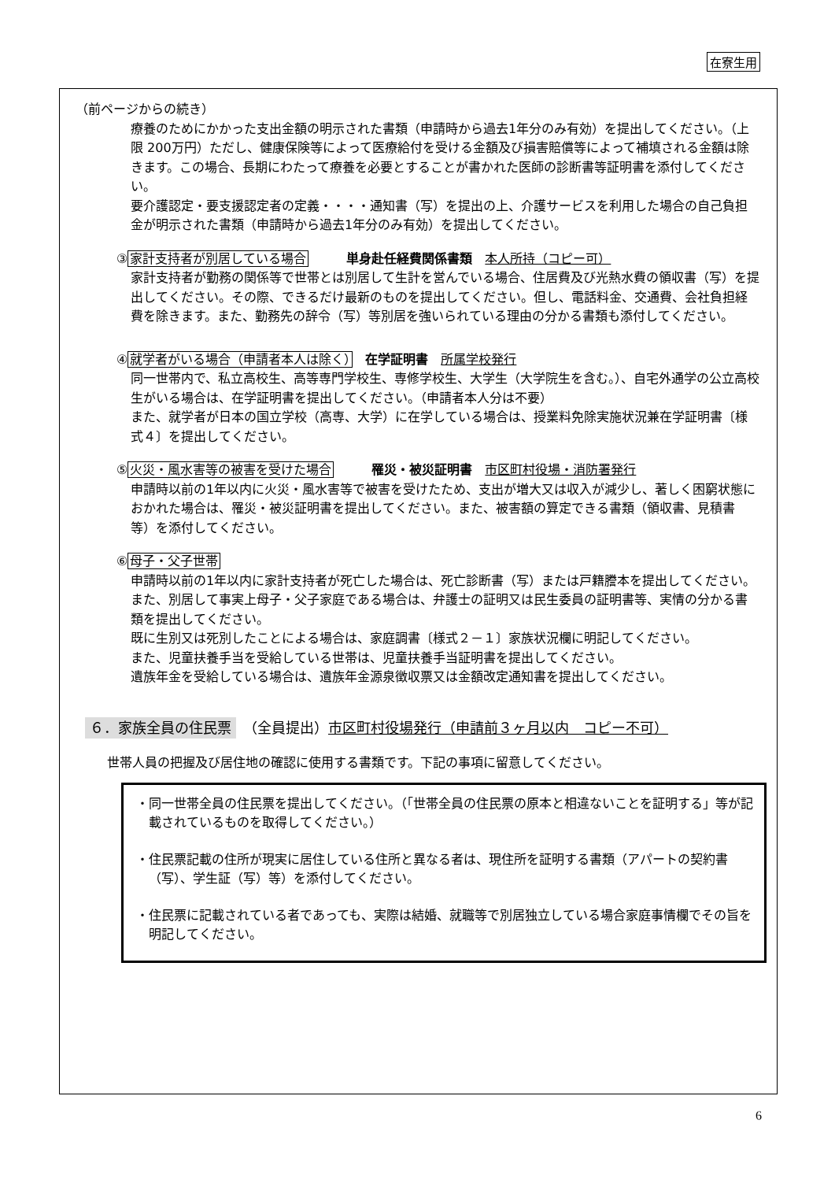在寮生用
（前ページからの続き）
療養のためにかかった支出金額の明示された書類（申請時から過去1年分のみ有効）を提出してください。（上限 200万円）ただし、健康保険等によって医療給付を受ける金額及び損害賠償等によって補填される金額は除きます。この場合、長期にわたって療養を必要とすることが書かれた医師の診断書等証明書を添付してください。
要介護認定・要支援認定者の定義・・・・通知書（写）を提出の上、介護サービスを利用した場合の自己負担金が明示された書類（申請時から過去1年分のみ有効）を提出してください。
③家計支持者が別居している場合　　　単身赴任経費関係書類　本人所持（コピー可）
家計支持者が勤務の関係等で世帯とは別居して生計を営んでいる場合、住居費及び光熱水費の領収書（写）を提出してください。その際、できるだけ最新のものを提出してください。但し、電話料金、交通費、会社負担経費を除きます。また、勤務先の辞令（写）等別居を強いられている理由の分かる書類も添付してください。
④就学者がいる場合（申請者本人は除く）　在学証明書　所属学校発行
同一世帯内で、私立高校生、高等専門学校生、専修学校生、大学生（大学院生を含む。）、自宅外通学の公立高校生がいる場合は、在学証明書を提出してください。（申請者本人分は不要）
また、就学者が日本の国立学校（高専、大学）に在学している場合は、授業料免除実施状況兼在学証明書〔様式４〕を提出してください。
⑤火災・風水害等の被害を受けた場合　　　罹災・被災証明書　市区町村役場・消防署発行
申請時以前の1年以内に火災・風水害等で被害を受けたため、支出が増大又は収入が減少し、著しく困窮状態におかれた場合は、罹災・被災証明書を提出してください。また、被害額の算定できる書類（領収書、見積書等）を添付してください。
⑥母子・父子世帯
申請時以前の1年以内に家計支持者が死亡した場合は、死亡診断書（写）または戸籍謄本を提出してください。また、別居して事実上母子・父子家庭である場合は、弁護士の証明又は民生委員の証明書等、実情の分かる書類を提出してください。
既に生別又は死別したことによる場合は、家庭調書〔様式２－１〕家族状況欄に明記してください。
また、児童扶養手当を受給している世帯は、児童扶養手当証明書を提出してください。
遺族年金を受給している場合は、遺族年金源泉徴収票又は金額改定通知書を提出してください。
６．家族全員の住民票　（全員提出）市区町村役場発行（申請前３ヶ月以内　コピー不可）
世帯人員の把握及び居住地の確認に使用する書類です。下記の事項に留意してください。
・同一世帯全員の住民票を提出してください。（「世帯全員の住民票の原本と相違ないことを証明する」等が記載されているものを取得してください。）
・住民票記載の住所が現実に居住している住所と異なる者は、現住所を証明する書類（アパートの契約書（写）、学生証（写）等）を添付してください。
・住民票に記載されている者であっても、実際は結婚、就職等で別居独立している場合家庭事情欄でその旨を明記してください。
6